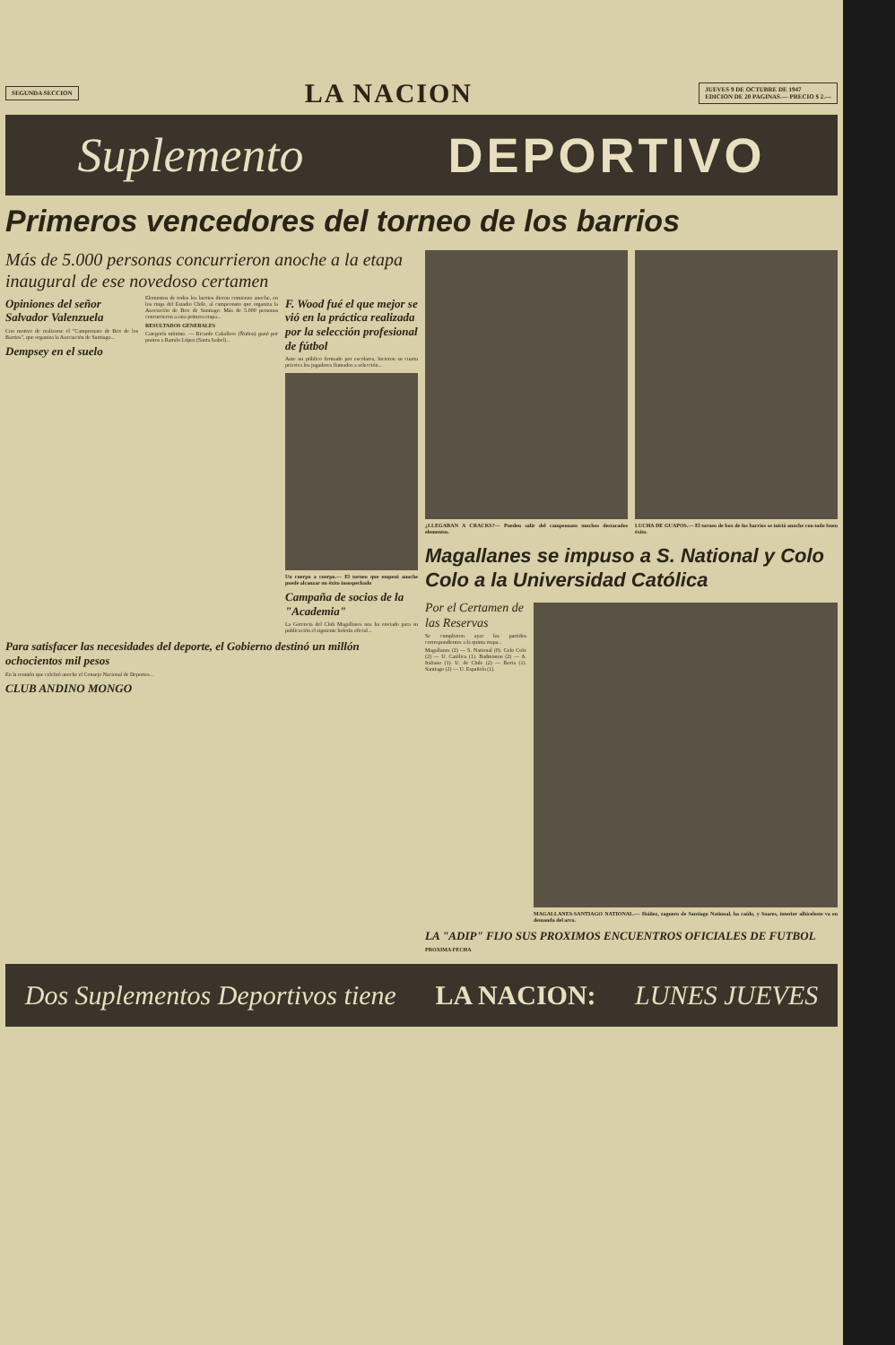SEGUNDA SECCION LA NACION JUEVES 9 DE OCTUBRE DE 1947
EDICION DE 20 PAGINAS.— PRECIO $ 2.—
Suplemento DEPORTIVO
Primeros vencedores del torneo de los barrios
Más de 5.000 personas concurrieron anoche a la etapa inaugural de ese novedoso certamen
Opiniones del señor Salvador Valenzuela
Con motivo de realizarse el "Campeonato de Box de los Barrios", que organiza la Asociación de Santiago...
Dempsey en el suelo
Elementos de todos los barrios dieron comienzo anoche, en los rings del Estadio Chile, al campeonato que organiza la Asociación de Box de Santiago. Más de 5.000 personas concurrieron a esta primera etapa...
RESULTADOS GENERALES
Categoría mínimo. — Ricardo Caballero (Ñuñoa) ganó por puntos a Ramón López (Santa Isabel)...
F. Wood fué el que mejor se vió en la práctica realizada por la selección profesional de fútbol
Ante un público formado por escolares, hicieron su cuarta práctica los jugadores llamados a selección...
Un cuerpo a cuerpo.— El torneo que empezó anoche puede alcanzar un éxito insospechado
Campaña de socios de la "Academia"
La Gerencia del Club Magallanes nos ha enviado para su publicación el siguiente boletín oficial...
Para satisfacer las necesidades del deporte, el Gobierno destinó un millón ochocientos mil pesos
En la reunión que celebró anoche el Consejo Nacional de Deportes...
CLUB ANDINO MONGO
¿LLEGARAN A CRACKS?— Pueden salir del campeonato muchos destacados elementos.
LUCHA DE GUAPOS.— El torneo de box de los barrios se inició anoche con todo buen éxito.
Magallanes se impuso a S. National y Colo Colo a la Universidad Católica
Por el Certamen de las Reservas
Se cumplieron ayer los partidos correspondientes a la quinta etapa...
Magallanes (2) — S. National (0). Colo Colo (2) — U. Católica (1). Badminton (2) — A. Italiano (1). U. de Chile (2) — Iberia (1). Santiago (2) — U. Española (1).
MAGALLANES-SANTIAGO NATIONAL.— Ibáñez, zaguero de Santiago National, ha caído, y Soares, interior albiceleste va en demanda del arco.
LA "ADIP" FIJO SUS PROXIMOS ENCUENTROS OFICIALES DE FUTBOL
PROXIMA FECHA
Dos Suplementos Deportivos tiene LA NACION: LUNES JUEVES